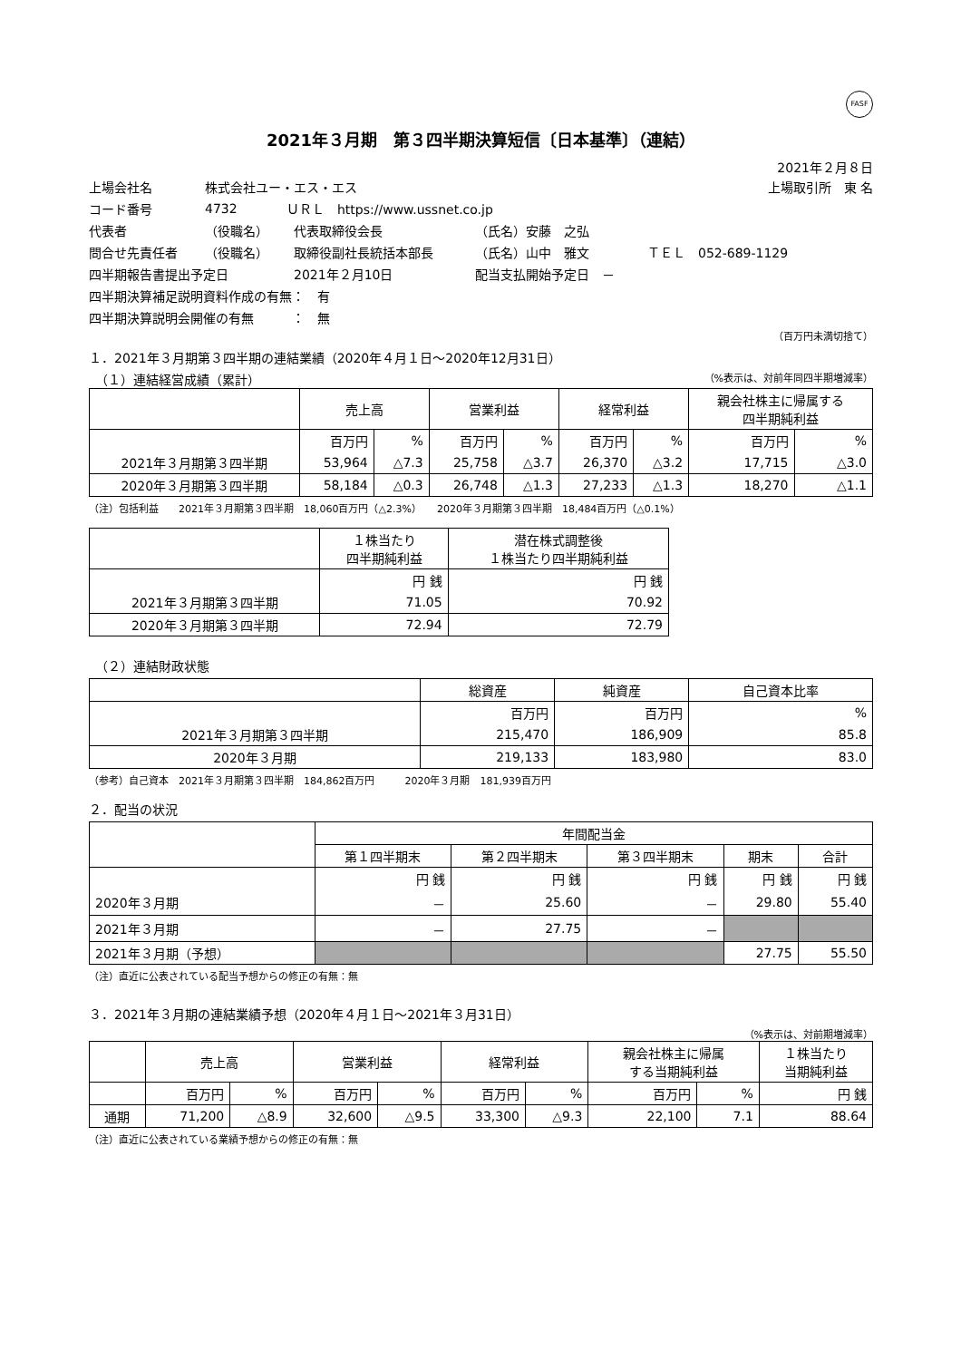FASF
2021年３月期　第３四半期決算短信〔日本基準〕（連結）
2021年２月８日
上場会社名 株式会社ユー・エス・エス 上場取引所　東 名
コード番号 4732 ＵＲＬ　https://www.ussnet.co.jp
代表者 （役職名） 代表取締役会長 （氏名）安藤　之弘
問合せ先責任者 （役職名） 取締役副社長統括本部長 （氏名）山中　雅文 ＴＥＬ　052-689-1129
四半期報告書提出予定日 2021年２月10日 配当支払開始予定日　－
四半期決算補足説明資料作成の有無：　有
四半期決算説明会開催の有無　　　：　無
（百万円未満切捨て）
１．2021年３月期第３四半期の連結業績（2020年４月１日～2020年12月31日）
　（１）連結経営成績（累計） （%表示は、対前年同四半期増減率）
| | 売上高 | | 営業利益 | | 経常利益 | | 親会社株主に帰属する 四半期純利益 | |
| --- | --- | --- | --- | --- | --- | --- | --- | --- |
| | 百万円 | % | 百万円 | % | 百万円 | % | 百万円 | % |
| 2021年３月期第３四半期 | 53,964 | △7.3 | 25,758 | △3.7 | 26,370 | △3.2 | 17,715 | △3.0 |
| 2020年３月期第３四半期 | 58,184 | △0.3 | 26,748 | △1.3 | 27,233 | △1.3 | 18,270 | △1.1 |
（注）包括利益　　2021年３月期第３四半期　18,060百万円（△2.3%）　　2020年３月期第３四半期　18,484百万円（△0.1%）
| | １株当たり 四半期純利益 | 潜在株式調整後 １株当たり四半期純利益 |
| --- | --- | --- |
| | 円 銭 | 円 銭 |
| 2021年３月期第３四半期 | 71.05 | 70.92 |
| 2020年３月期第３四半期 | 72.94 | 72.79 |
　（２）連結財政状態
| | 総資産 | 純資産 | 自己資本比率 |
| --- | --- | --- | --- |
| | 百万円 | 百万円 | % |
| 2021年３月期第３四半期 | 215,470 | 186,909 | 85.8 |
| 2020年３月期 | 219,133 | 183,980 | 83.0 |
（参考）自己資本　2021年３月期第３四半期　184,862百万円　　　2020年３月期　181,939百万円
２．配当の状況
| | 年間配当金 | | | | |
| --- | --- | --- | --- | --- | --- |
| | 第１四半期末 | 第２四半期末 | 第３四半期末 | 期末 | 合計 |
| | 円 銭 | 円 銭 | 円 銭 | 円 銭 | 円 銭 |
| 2020年３月期 | － | 25.60 | － | 29.80 | 55.40 |
| 2021年３月期 | － | 27.75 | － | | |
| 2021年３月期（予想） | | | | 27.75 | 55.50 |
（注）直近に公表されている配当予想からの修正の有無：無
３．2021年３月期の連結業績予想（2020年４月１日～2021年３月31日）
（%表示は、対前期増減率）
| | 売上高 | | 営業利益 | | 経常利益 | | 親会社株主に帰属 する当期純利益 | | １株当たり 当期純利益 |
| --- | --- | --- | --- | --- | --- | --- | --- | --- | --- |
| | 百万円 | % | 百万円 | % | 百万円 | % | 百万円 | % | 円 銭 |
| 通期 | 71,200 | △8.9 | 32,600 | △9.5 | 33,300 | △9.3 | 22,100 | 7.1 | 88.64 |
（注）直近に公表されている業績予想からの修正の有無：無